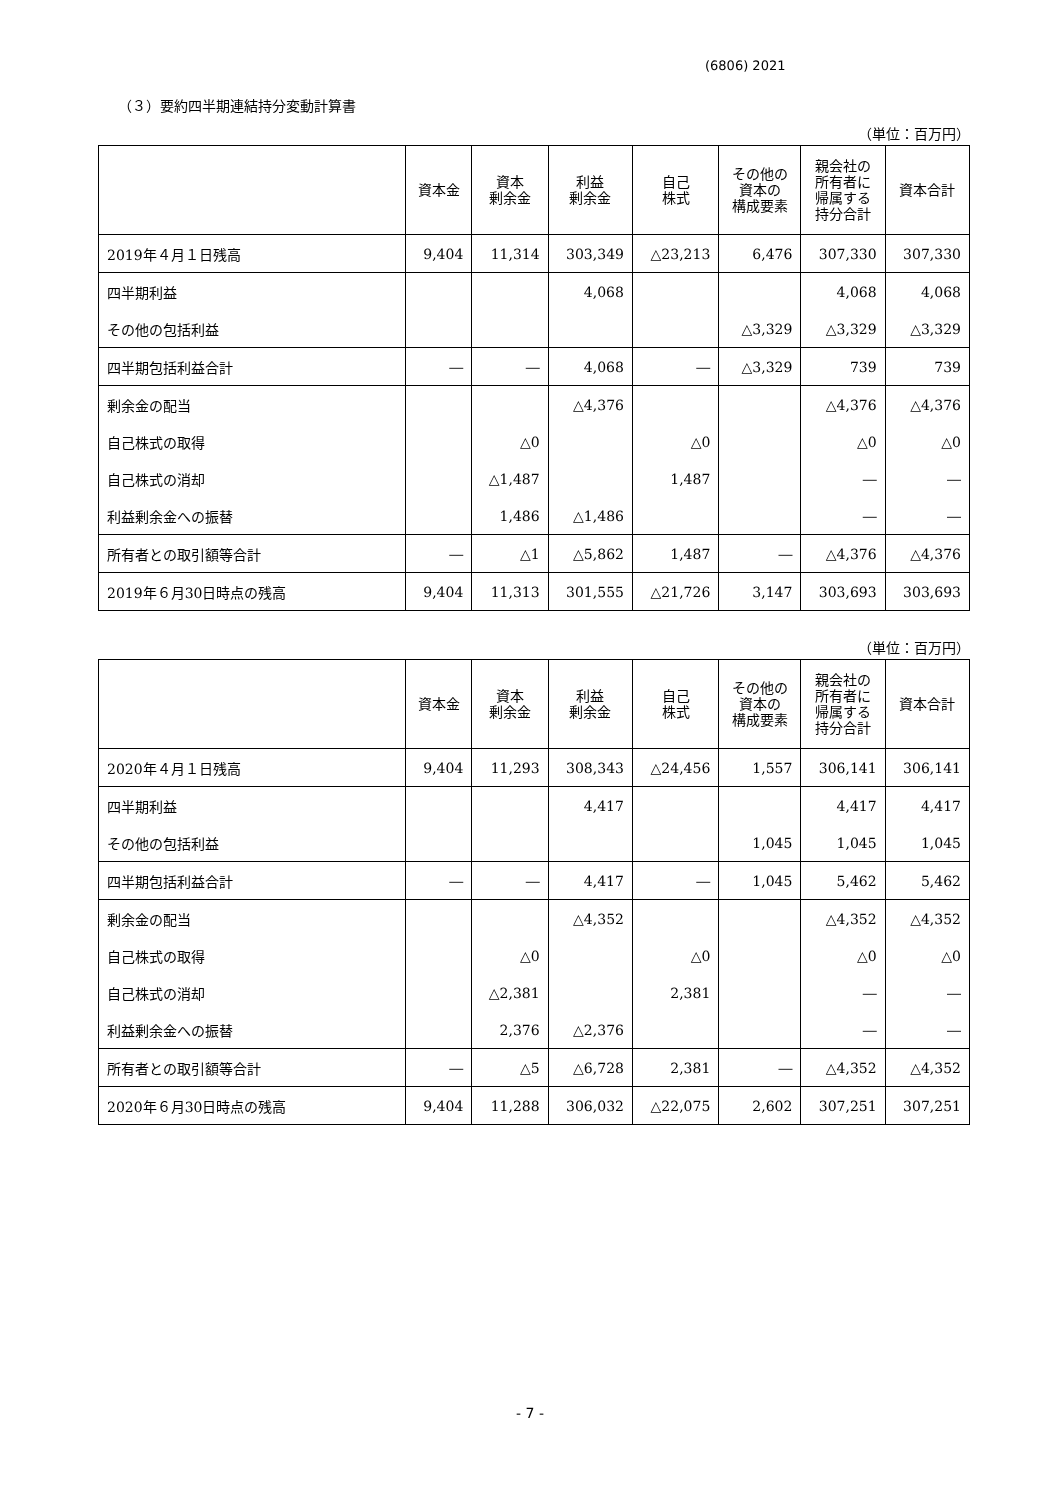(6806) 2021
（３）要約四半期連結持分変動計算書
（単位：百万円）
| | 資本金 | 資本 剰余金 | 利益 剰余金 | 自己 株式 | その他の 資本の 構成要素 | 親会社の 所有者に 帰属する 持分合計 | 資本合計 |
| --- | --- | --- | --- | --- | --- | --- | --- |
| 2019年４月１日残高 | 9,404 | 11,314 | 303,349 | △23,213 | 6,476 | 307,330 | 307,330 |
| 四半期利益 | | | 4,068 | | | 4,068 | 4,068 |
| その他の包括利益 | | | | | △3,329 | △3,329 | △3,329 |
| 四半期包括利益合計 | ― | ― | 4,068 | ― | △3,329 | 739 | 739 |
| 剰余金の配当 | | | △4,376 | | | △4,376 | △4,376 |
| 自己株式の取得 | | △0 | | △0 | | △0 | △0 |
| 自己株式の消却 | | △1,487 | | 1,487 | | ― | ― |
| 利益剰余金への振替 | | 1,486 | △1,486 | | | ― | ― |
| 所有者との取引額等合計 | ― | △1 | △5,862 | 1,487 | ― | △4,376 | △4,376 |
| 2019年６月30日時点の残高 | 9,404 | 11,313 | 301,555 | △21,726 | 3,147 | 303,693 | 303,693 |
（単位：百万円）
| | 資本金 | 資本 剰余金 | 利益 剰余金 | 自己 株式 | その他の 資本の 構成要素 | 親会社の 所有者に 帰属する 持分合計 | 資本合計 |
| --- | --- | --- | --- | --- | --- | --- | --- |
| 2020年４月１日残高 | 9,404 | 11,293 | 308,343 | △24,456 | 1,557 | 306,141 | 306,141 |
| 四半期利益 | | | 4,417 | | | 4,417 | 4,417 |
| その他の包括利益 | | | | | 1,045 | 1,045 | 1,045 |
| 四半期包括利益合計 | ― | ― | 4,417 | ― | 1,045 | 5,462 | 5,462 |
| 剰余金の配当 | | | △4,352 | | | △4,352 | △4,352 |
| 自己株式の取得 | | △0 | | △0 | | △0 | △0 |
| 自己株式の消却 | | △2,381 | | 2,381 | | ― | ― |
| 利益剰余金への振替 | | 2,376 | △2,376 | | | ― | ― |
| 所有者との取引額等合計 | ― | △5 | △6,728 | 2,381 | ― | △4,352 | △4,352 |
| 2020年６月30日時点の残高 | 9,404 | 11,288 | 306,032 | △22,075 | 2,602 | 307,251 | 307,251 |
- 7 -